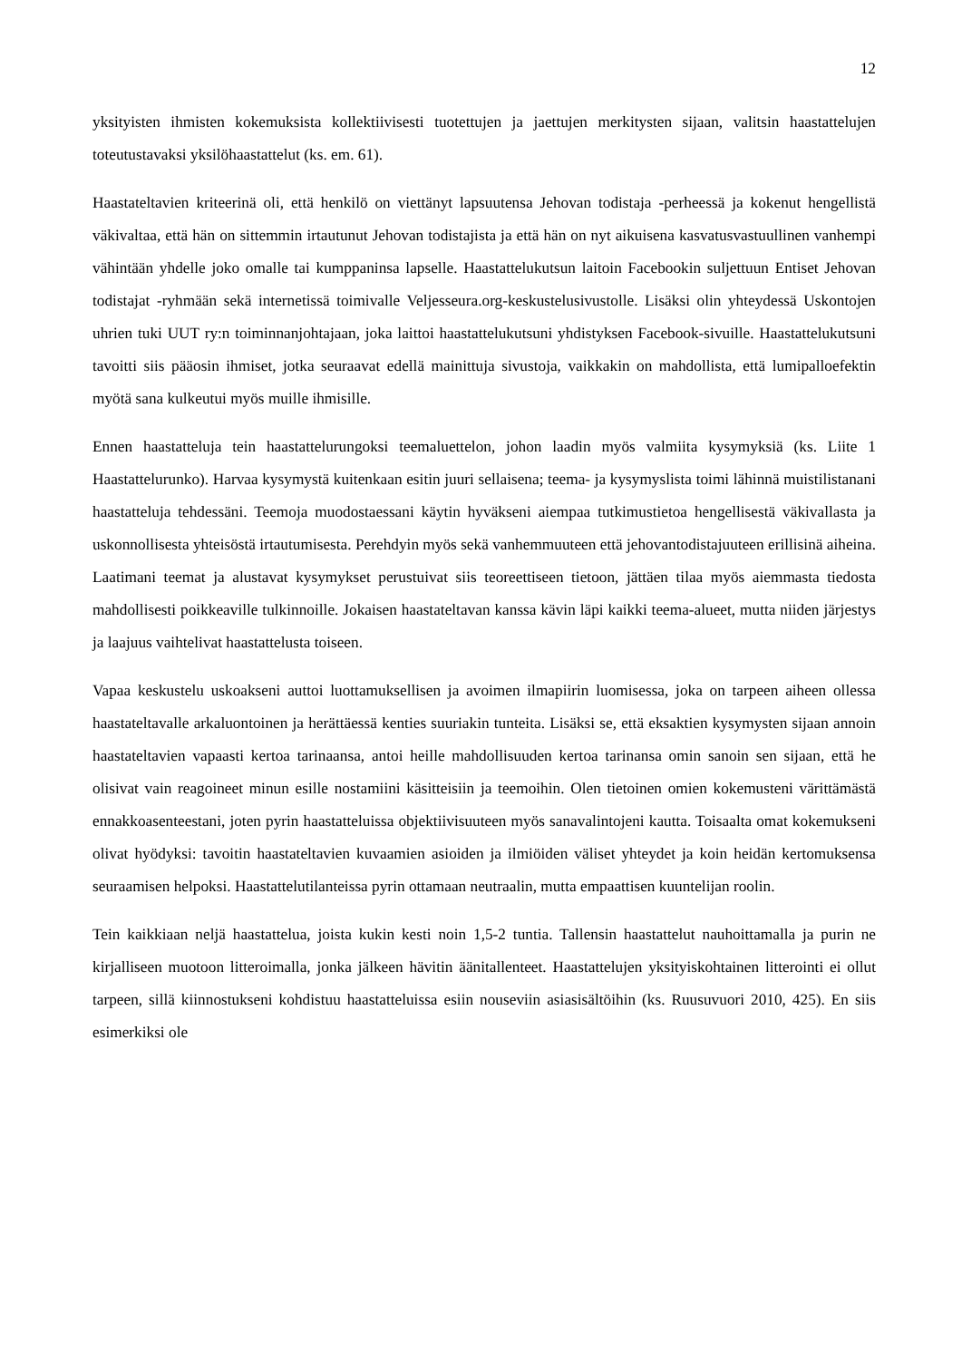12
yksityisten ihmisten kokemuksista kollektiivisesti tuotettujen ja jaettujen merkitysten sijaan, valitsin haastattelujen toteutustavaksi yksilöhaastattelut (ks. em. 61).
Haastateltavien kriteerinä oli, että henkilö on viettänyt lapsuutensa Jehovan todistaja -perheessä ja kokenut hengellistä väkivaltaa, että hän on sittemmin irtautunut Jehovan todistajista ja että hän on nyt aikuisena kasvatusvastuullinen vanhempi vähintään yhdelle joko omalle tai kumppaninsa lapselle. Haastattelukutsun laitoin Facebookin suljettuun Entiset Jehovan todistajat -ryhmään sekä internetissä toimivalle Veljesseura.org-keskustelusivustolle. Lisäksi olin yhteydessä Uskontojen uhrien tuki UUT ry:n toiminnanjohtajaan, joka laittoi haastattelukutsuni yhdistyksen Facebook-sivuille. Haastattelu­kutsuni tavoitti siis pääosin ihmiset, jotka seuraavat edellä mainittuja sivustoja, vaikkakin on mahdollista, että lumipalloefektin myötä sana kulkeutui myös muille ihmisille.
Ennen haastatteluja tein haastattelurungoksi teemaluettelon, johon laadin myös valmiita kysymyksiä (ks. Liite 1 Haastattelurunko). Harvaa kysymystä kuitenkaan esitin juuri sellaisena; teema- ja kysymyslista toimi lähinnä muistilistanani haastatteluja tehdessäni. Teemoja muodostaessani käytin hyväkseni aiempaa tutkimustietoa hengellisestä väkivallasta ja uskonnollisesta yhteisöstä irtautumisesta. Perehdyin myös sekä vanhemmuuteen että jehovantodistajuuteen erillisinä aiheina. Laatimani teemat ja alustavat kysymykset perustuivat siis teoreettiseen tietoon, jättäen tilaa myös aiemmasta tiedosta mahdollisesti poikkeaville tulkinnoille. Jokaisen haastateltavan kanssa kävin läpi kaikki teema-alueet, mutta niiden järjestys ja laajuus vaihtelivat haastattelusta toiseen.
Vapaa keskustelu uskoakseni auttoi luottamuksellisen ja avoimen ilmapiirin luomisessa, joka on tarpeen aiheen ollessa haastateltavalle arkaluontoinen ja herättäessä kenties suuriakin tunteita. Lisäksi se, että eksaktien kysymysten sijaan annoin haastateltavien vapaasti kertoa tarinaansa, antoi heille mahdollisuuden kertoa tarinansa omin sanoin sen sijaan, että he olisivat vain reagoineet minun esille nostamiini käsitteisiin ja teemoihin. Olen tietoinen omien kokemusteni värittämästä ennakko­asenteestani, joten pyrin haastatteluissa objektiivisuuteen myös sanavalintojeni kautta. Toisaalta omat kokemukseni olivat hyödyksi: tavoitin haastateltavien kuvaamien asioiden ja ilmiöiden väliset yhteydet ja koin heidän kertomuksensa seuraamisen helpoksi. Haastattelutilanteissa pyrin ottamaan neutraalin, mutta empaattisen kuuntelijan roolin.
Tein kaikkiaan neljä haastattelua, joista kukin kesti noin 1,5-2 tuntia. Tallensin haastattelut nauhoittamalla ja purin ne kirjalliseen muotoon litteroimalla, jonka jälkeen hävitin äänitallenteet. Haastattelujen yksityiskohtainen litterointi ei ollut tarpeen, sillä kiinnostukseni kohdistuu haastatteluissa esiin nouseviin asiasisältöihin (ks. Ruusuvuori 2010, 425). En siis esimerkiksi ole